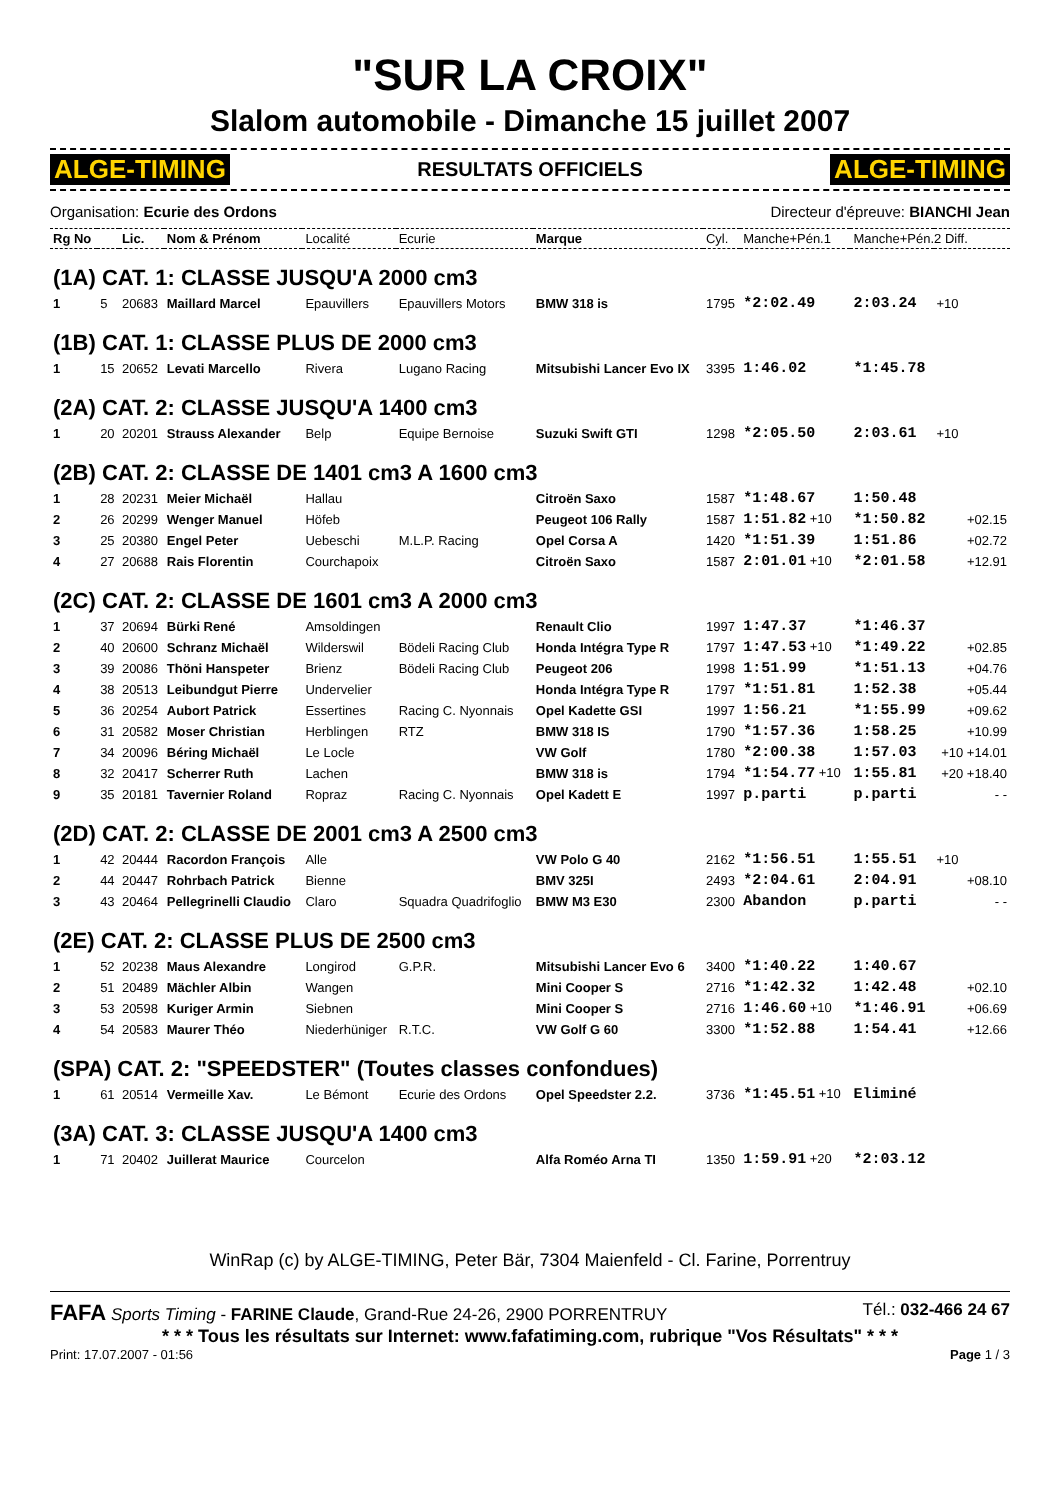"SUR LA CROIX"
Slalom automobile - Dimanche 15 juillet 2007
ALGE-TIMING RESULTATS OFFICIELS ALGE-TIMING
Organisation: Ecurie des Ordons Directeur d'épreuve: BIANCHI Jean
| Rg No | | Lic. | Nom & Prénom | Localité | Ecurie | Marque | Cyl. | Manche+Pén.1 | Manche+Pén.2 Diff. | |
| --- | --- | --- | --- | --- | --- | --- | --- | --- | --- | --- |
| (1A) CAT. 1: CLASSE JUSQU'A 2000 cm3 | | | | | | | | | | |
| 1 | 5 | 20683 | Maillard Marcel | Epauvillers | Epauvillers Motors | BMW 318 is | 1795 | *2:02.49 | 2:03.24 | +10 |
| (1B) CAT. 1: CLASSE PLUS DE 2000 cm3 | | | | | | | | | | |
| 1 | 15 | 20652 | Levati Marcello | Rivera | Lugano Racing | Mitsubishi Lancer Evo IX | 3395 | 1:46.02 | *1:45.78 | |
| (2A) CAT. 2: CLASSE JUSQU'A 1400 cm3 | | | | | | | | | | |
| 1 | 20 | 20201 | Strauss Alexander | Belp | Equipe Bernoise | Suzuki Swift GTI | 1298 | *2:05.50 | 2:03.61 | +10 |
| (2B) CAT. 2: CLASSE DE 1401 cm3 A 1600 cm3 | | | | | | | | | | |
| 1 | 28 | 20231 | Meier Michaël | Hallau | | Citroën Saxo | 1587 | *1:48.67 | 1:50.48 | |
| 2 | 26 | 20299 | Wenger Manuel | Höfeb | | Peugeot 106 Rally | 1587 | 1:51.82 +10 | *1:50.82 | +02.15 |
| 3 | 25 | 20380 | Engel Peter | Uebeschi | M.L.P. Racing | Opel Corsa A | 1420 | *1:51.39 | 1:51.86 | +02.72 |
| 4 | 27 | 20688 | Rais Florentin | Courchapoix | | Citroën Saxo | 1587 | 2:01.01 +10 | *2:01.58 | +12.91 |
| (2C) CAT. 2: CLASSE DE 1601 cm3 A 2000 cm3 | | | | | | | | | | |
| 1 | 37 | 20694 | Bürki René | Amsoldingen | | Renault Clio | 1997 | 1:47.37 | *1:46.37 | |
| 2 | 40 | 20600 | Schranz Michaël | Wilderswil | Bödeli Racing Club | Honda Intégra Type R | 1797 | 1:47.53 +10 | *1:49.22 | +02.85 |
| 3 | 39 | 20086 | Thöni Hanspeter | Brienz | Bödeli Racing Club | Peugeot 206 | 1998 | 1:51.99 | *1:51.13 | +04.76 |
| 4 | 38 | 20513 | Leibundgut Pierre | Undervelier | | Honda Intégra Type R | 1797 | *1:51.81 | 1:52.38 | +05.44 |
| 5 | 36 | 20254 | Aubort Patrick | Essertines | Racing C. Nyonnais | Opel Kadette GSI | 1997 | 1:56.21 | *1:55.99 | +09.62 |
| 6 | 31 | 20582 | Moser Christian | Herblingen | RTZ | BMW 318 IS | 1790 | *1:57.36 | 1:58.25 | +10.99 |
| 7 | 34 | 20096 | Béring Michaël | Le Locle | | VW Golf | 1780 | *2:00.38 | 1:57.03 | +10 +14.01 |
| 8 | 32 | 20417 | Scherrer Ruth | Lachen | | BMW 318 is | 1794 | *1:54.77 +10 | 1:55.81 | +20 +18.40 |
| 9 | 35 | 20181 | Tavernier Roland | Ropraz | Racing C. Nyonnais | Opel Kadett E | 1997 | p.parti | p.parti | - - |
| (2D) CAT. 2: CLASSE DE 2001 cm3 A 2500 cm3 | | | | | | | | | | |
| 1 | 42 | 20444 | Racordon François | Alle | | VW Polo G 40 | 2162 | *1:56.51 | 1:55.51 | +10 |
| 2 | 44 | 20447 | Rohrbach Patrick | Bienne | | BMV 325I | 2493 | *2:04.61 | 2:04.91 | +08.10 |
| 3 | 43 | 20464 | Pellegrinelli Claudio | Claro | Squadra Quadrifoglio | BMW M3 E30 | 2300 | Abandon | p.parti | - - |
| (2E) CAT. 2: CLASSE PLUS DE 2500 cm3 | | | | | | | | | | |
| 1 | 52 | 20238 | Maus Alexandre | Longirod | G.P.R. | Mitsubishi Lancer Evo 6 | 3400 | *1:40.22 | 1:40.67 | |
| 2 | 51 | 20489 | Mächler Albin | Wangen | | Mini Cooper S | 2716 | *1:42.32 | 1:42.48 | +02.10 |
| 3 | 53 | 20598 | Kuriger Armin | Siebnen | | Mini Cooper S | 2716 | 1:46.60 +10 | *1:46.91 | +06.69 |
| 4 | 54 | 20583 | Maurer Théo | Niederhüniger | R.T.C. | VW Golf G 60 | 3300 | *1:52.88 | 1:54.41 | +12.66 |
| (SPA) CAT. 2: "SPEEDSTER" (Toutes classes confondues) | | | | | | | | | | |
| 1 | 61 | 20514 | Vermeille Xav. | Le Bémont | Ecurie des Ordons | Opel Speedster 2.2. | 3736 | *1:45.51 +10 | Eliminé | |
| (3A) CAT. 3: CLASSE JUSQU'A 1400 cm3 | | | | | | | | | | |
| 1 | 71 | 20402 | Juillerat Maurice | Courcelon | | Alfa Roméo Arna TI | 1350 | 1:59.91 +20 | *2:03.12 | |
WinRap (c) by ALGE-TIMING, Peter Bär, 7304 Maienfeld - Cl. Farine, Porrentruy
FAFA Sports Timing - FARINE Claude, Grand-Rue 24-26, 2900 PORRENTRUY Tél.: 032-466 24 67
* * * Tous les résultats sur Internet: www.fafatiming.com, rubrique "Vos Résultats" * * *
Print: 17.07.2007 - 01:56 Page 1 / 3